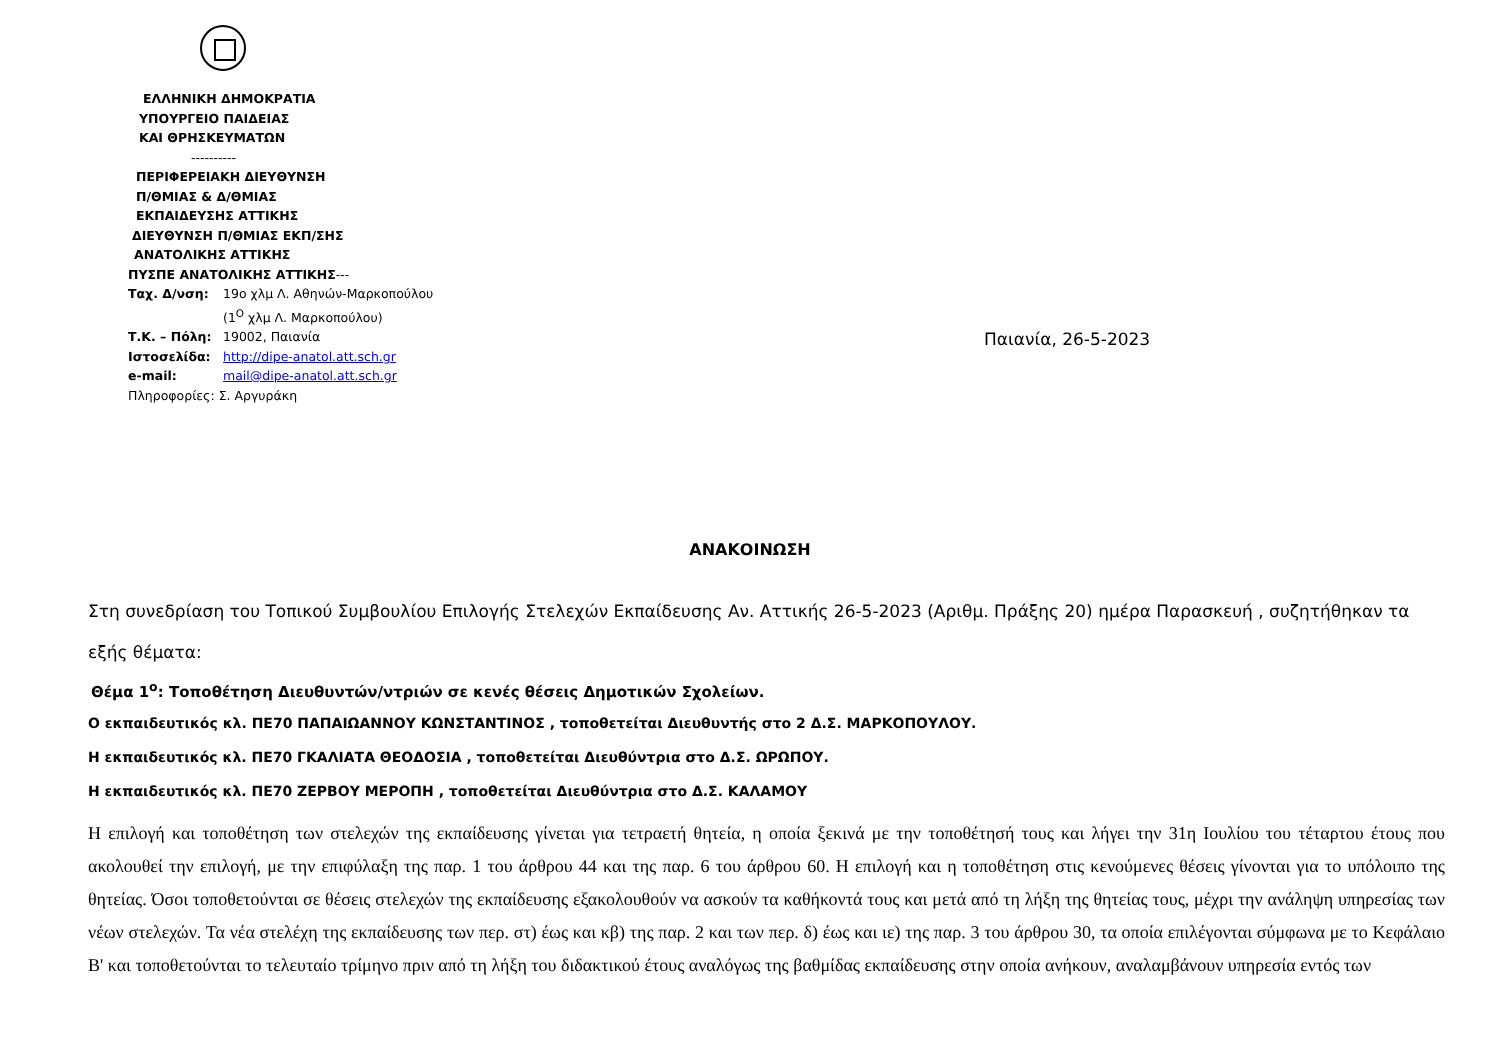ΕΛΛΗΝΙΚΗ ΔΗΜΟΚΡΑΤΙΑ
ΥΠΟΥΡΓΕΙΟ ΠΑΙΔΕΙΑΣ
ΚΑΙ ΘΡΗΣΚΕΥΜΑΤΩΝ
----------
ΠΕΡΙΦΕΡΕΙΑΚΗ ΔΙΕΥΘΥΝΣΗ
Π/ΘΜΙΑΣ & Δ/ΘΜΙΑΣ
ΕΚΠΑΙΔΕΥΣΗΣ ΑΤΤΙΚΗΣ
ΔΙΕΥΘΥΝΣΗ Π/ΘΜΙΑΣ ΕΚΠ/ΣΗΣ
ΑΝΑΤΟΛΙΚΗΣ ΑΤΤΙΚΗΣ
ΠΥΣΠΕ ΑΝΑΤΟΛΙΚΗΣ ΑΤΤΙΚΗΣ---
Ταχ. Δ/νση: 19ο χλμ Λ. Αθηνών-Μαρκοπούλου
(1<sup>Ο</sup> χλμ Λ. Μαρκοπούλου)
Τ.Κ. – Πόλη: 19002, Παιανία
Ιστοσελίδα: http://dipe-anatol.att.sch.gr
e-mail: mail@dipe-anatol.att.sch.gr
Πληροφορίες: Σ. Αργυράκη
Παιανία, 26-5-2023
ΑΝΑΚΟΙΝΩΣΗ
Στη συνεδρίαση του Τοπικού Συμβουλίου Επιλογής Στελεχών Εκπαίδευσης Αν. Αττικής 26-5-2023 (Αριθμ. Πράξης 20) ημέρα Παρασκευή , συζητήθηκαν τα εξής θέματα:
Θέμα 1<sup>ο</sup>: Τοποθέτηση Διευθυντών/ντριών σε κενές θέσεις Δημοτικών Σχολείων.
Ο εκπαιδευτικός κλ. ΠΕ70 ΠΑΠΑΙΩΑΝΝΟΥ ΚΩΝΣΤΑΝΤΙΝΟΣ , τοποθετείται Διευθυντής στο 2 Δ.Σ. ΜΑΡΚΟΠΟΥΛΟΥ.
Η εκπαιδευτικός κλ. ΠΕ70 ΓΚΑΛΙΑΤΑ ΘΕΟΔΟΣΙΑ , τοποθετείται Διευθύντρια στο Δ.Σ. ΩΡΩΠΟΥ.
Η εκπαιδευτικός κλ. ΠΕ70 ΖΕΡΒΟΥ ΜΕΡΟΠΗ , τοποθετείται Διευθύντρια στο Δ.Σ. ΚΑΛΑΜΟΥ
Η επιλογή και τοποθέτηση των στελεχών της εκπαίδευσης γίνεται για τετραετή θητεία, η οποία ξεκινά με την τοποθέτησή τους και λήγει την 31η Ιουλίου του τέταρτου έτους που ακολουθεί την επιλογή, με την επιφύλαξη της παρ. 1 του άρθρου 44 και της παρ. 6 του άρθρου 60. Η επιλογή και η τοποθέτηση στις κενούμενες θέσεις γίνονται για το υπόλοιπο της θητείας. Όσοι τοποθετούνται σε θέσεις στελεχών της εκπαίδευσης εξακολουθούν να ασκούν τα καθήκοντά τους και μετά από τη λήξη της θητείας τους, μέχρι την ανάληψη υπηρεσίας των νέων στελεχών. Τα νέα στελέχη της εκπαίδευσης των περ. στ) έως και κβ) της παρ. 2 και των περ. δ) έως και ιε) της παρ. 3 του άρθρου 30, τα οποία επιλέγονται σύμφωνα με το Κεφάλαιο Β' και τοποθετούνται το τελευταίο τρίμηνο πριν από τη λήξη του διδακτικού έτους αναλόγως της βαθμίδας εκπαίδευσης στην οποία ανήκουν, αναλαμβάνουν υπηρεσία εντός των